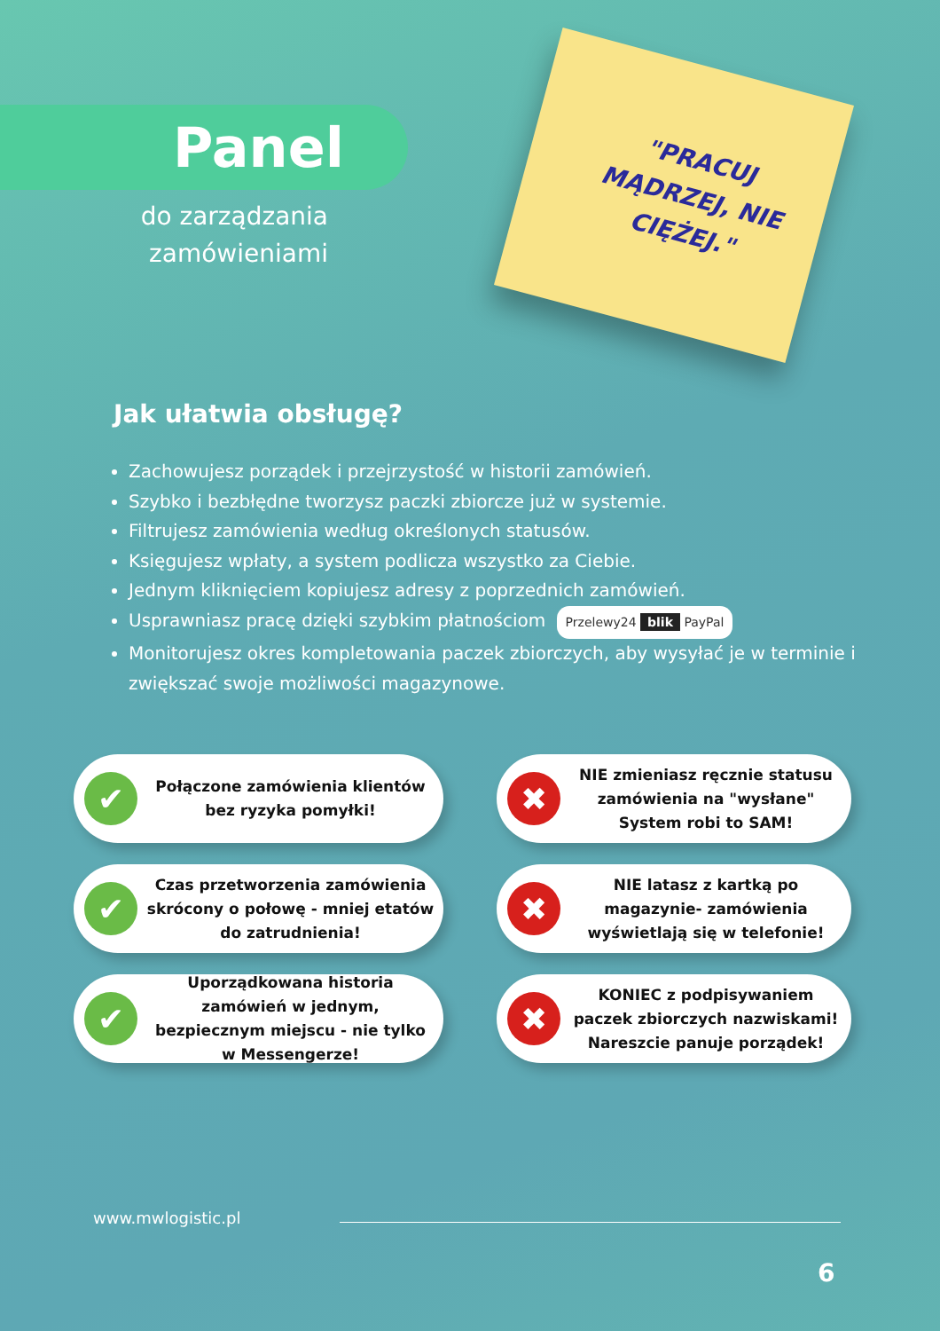Panel
do zarządzania zamówieniami
"PRACUJ MĄDRZEJ, NIE CIĘŻEJ."
Jak ułatwia obsługę?
Zachowujesz porządek i przejrzystość w historii zamówień.
Szybko i bezbłędne tworzysz paczki zbiorcze już w systemie.
Filtrujesz zamówienia według określonych statusów.
Księgujesz wpłaty, a system podlicza wszystko za Ciebie.
Jednym kliknięciem kopiujesz adresy z poprzednich zamówień.
Usprawniasz pracę dzięki szybkim płatnościom Przelewy24 blik PayPal
Monitorujesz okres kompletowania paczek zbiorczych, aby wysyłać je w terminie i zwiększać swoje możliwości magazynowe.
✔
Połączone zamówienia klientów bez ryzyka pomyłki!
✖
NIE zmieniasz ręcznie statusu zamówienia na "wysłane" System robi to SAM!
✔
Czas przetworzenia zamówienia skrócony o połowę - mniej etatów do zatrudnienia!
✖
NIE latasz z kartką po magazynie- zamówienia wyświetlają się w telefonie!
✔
Uporządkowana historia zamówień w jednym, bezpiecznym miejscu - nie tylko w Messengerze!
✖
KONIEC z podpisywaniem paczek zbiorczych nazwiskami! Nareszcie panuje porządek!
www.mwlogistic.pl
6